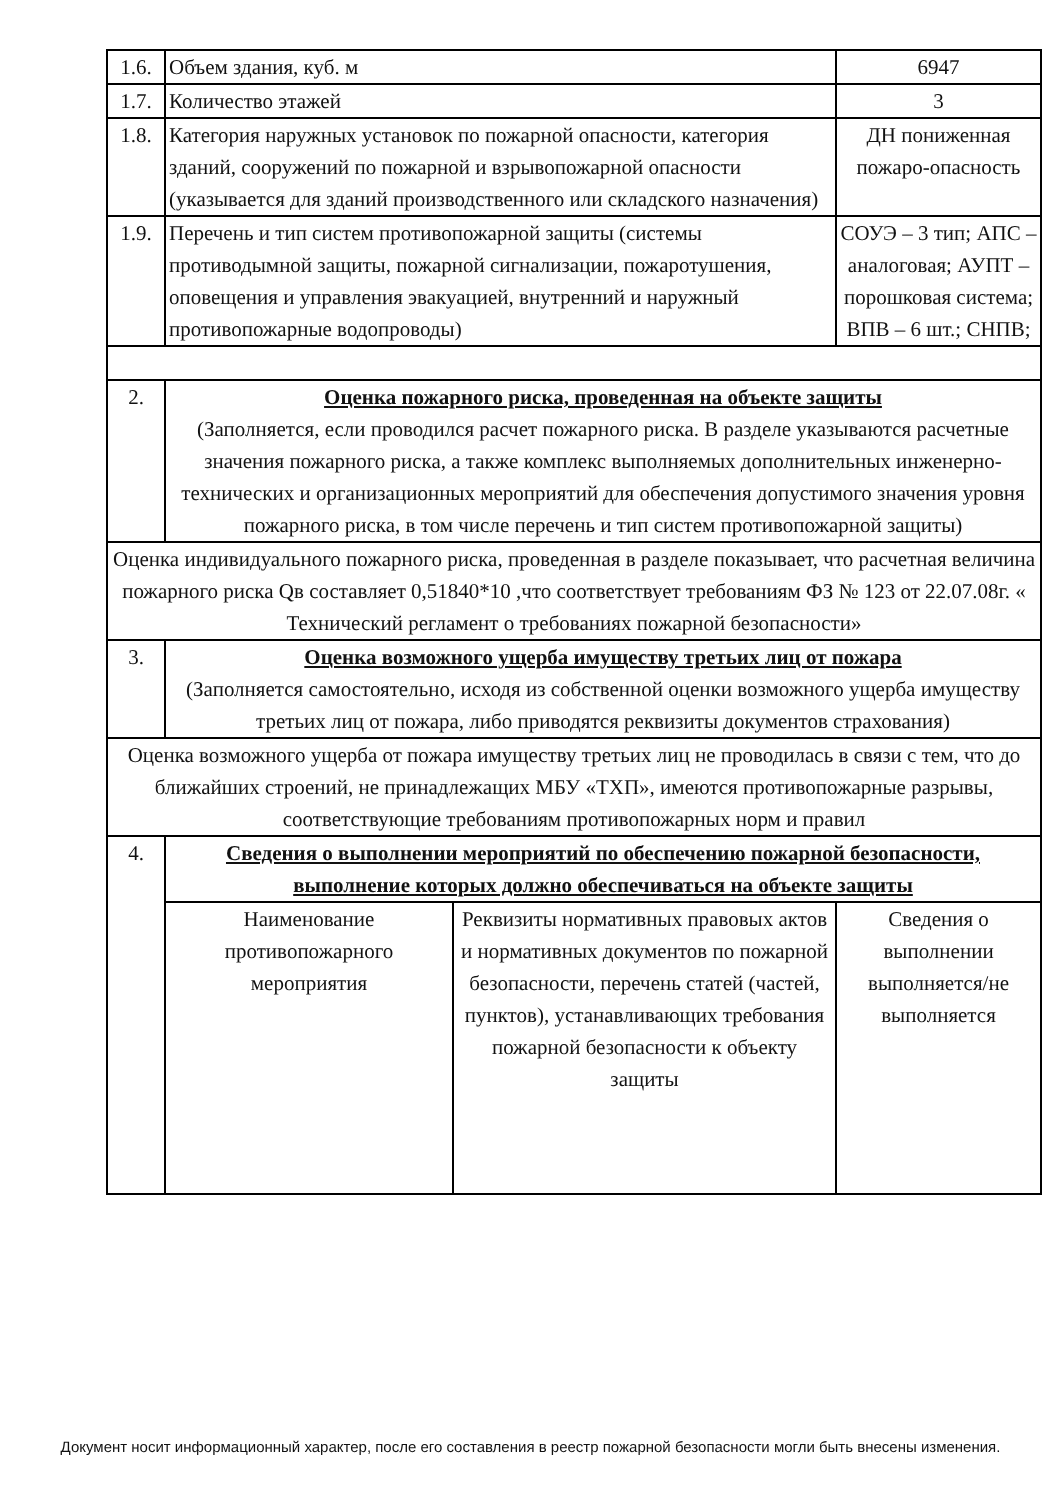| 1.6. | Объем здания, куб. м | | 6947 |
| 1.7. | Количество этажей | | 3 |
| 1.8. | Категория наружных установок по пожарной опасности, категория зданий, сооружений по пожарной и взрывопожарной опасности (указывается для зданий производственного или складского назначения) | | ДН пониженная пожаро-опасность |
| 1.9. | Перечень и тип систем противопожарной защиты (системы противодымной защиты, пожарной сигнализации, пожаротушения, оповещения и управления эвакуацией, внутренний и наружный противопожарные водопроводы) | | СОУЭ – 3 тип; АПС – аналоговая; АУПТ – порошковая система; ВПВ – 6 шт.; СНПВ; |
| 2. | Оценка пожарного риска, проведенная на объекте защиты (Заполняется, если проводился расчет пожарного риска. В разделе указываются расчетные значения пожарного риска, а также комплекс выполняемых дополнительных инженерно-технических и организационных мероприятий для обеспечения допустимого значения уровня пожарного риска, в том числе перечень и тип систем противопожарной защиты) | | |
| Оценка индивидуального пожарного риска, проведенная в разделе показывает, что расчетная величина пожарного риска Qв составляет 0,51840*10 ,что соответствует требованиям ФЗ № 123 от 22.07.08г. « Технический регламент о требованиях пожарной безопасности» | | | |
| 3. | Оценка возможного ущерба имуществу третьих лиц от пожара (Заполняется самостоятельно, исходя из собственной оценки возможного ущерба имуществу третьих лиц от пожара, либо приводятся реквизиты документов страхования) | | |
| Оценка возможного ущерба от пожара имуществу третьих лиц не проводилась в связи с тем, что до ближайших строений, не принадлежащих МБУ «ТХП», имеются противопожарные разрывы, соответствующие требованиям противопожарных норм и правил | | | |
| 4. | Сведения о выполнении мероприятий по обеспечению пожарной безопасности, выполнение которых должно обеспечиваться на объекте защиты | | |
| | Наименование противопожарного мероприятия | Реквизиты нормативных правовых актов и нормативных документов по пожарной безопасности, перечень статей (частей, пунктов), устанавливающих требования пожарной безопасности к объекту защиты | Сведения о выполнении выполняется/не выполняется |
Документ носит информационный характер, после его составления в реестр пожарной безопасности могли быть внесены изменения.